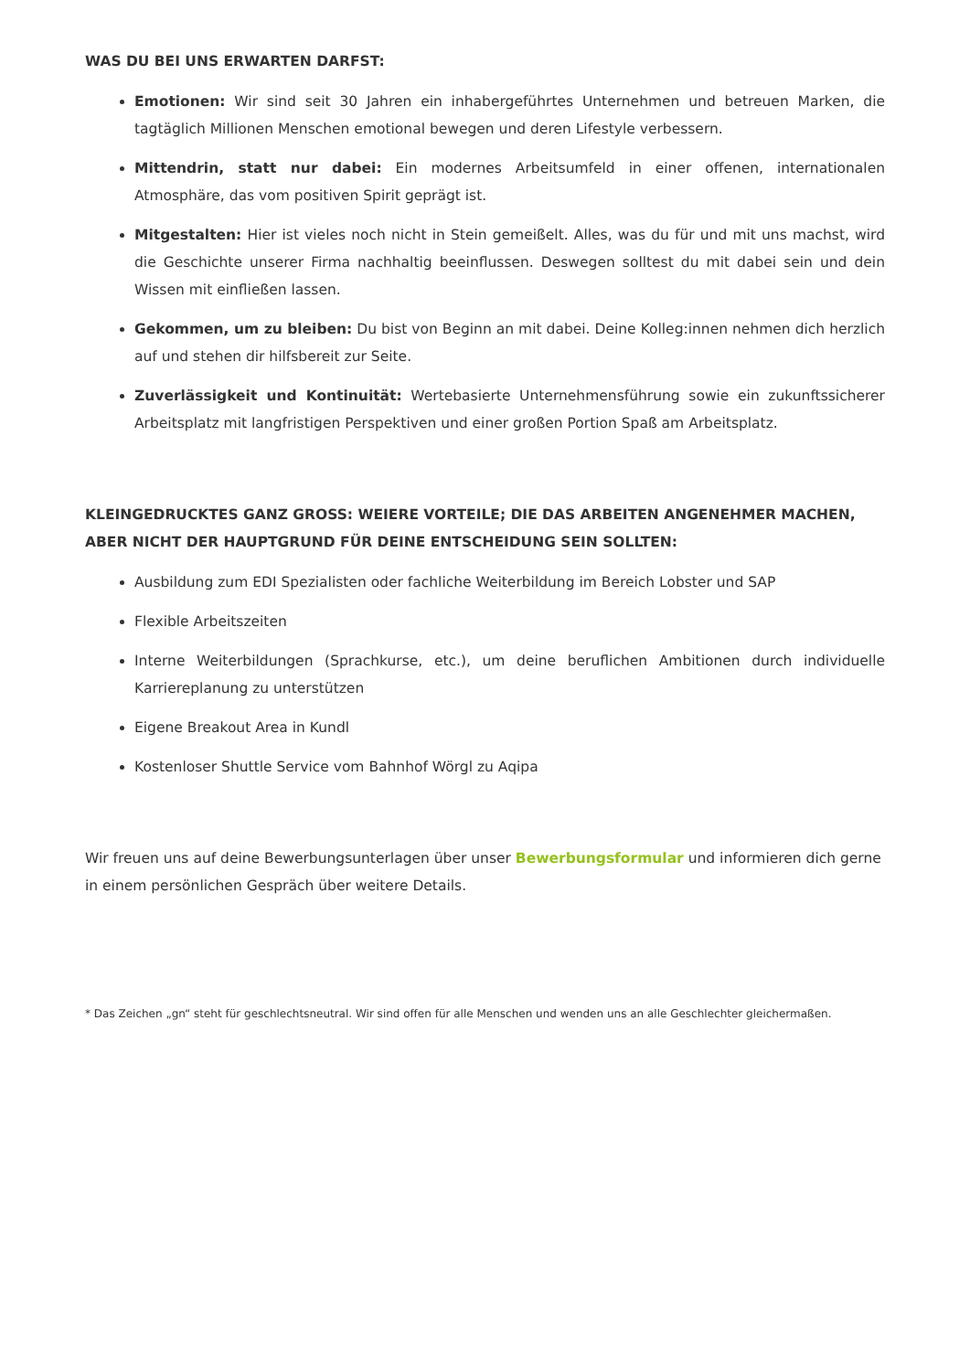WAS DU BEI UNS ERWARTEN DARFST:
Emotionen: Wir sind seit 30 Jahren ein inhabergeführtes Unternehmen und betreuen Marken, die tagtäglich Millionen Menschen emotional bewegen und deren Lifestyle verbessern.
Mittendrin, statt nur dabei: Ein modernes Arbeitsumfeld in einer offenen, internationalen Atmosphäre, das vom positiven Spirit geprägt ist.
Mitgestalten: Hier ist vieles noch nicht in Stein gemeißelt. Alles, was du für und mit uns machst, wird die Geschichte unserer Firma nachhaltig beeinflussen. Deswegen solltest du mit dabei sein und dein Wissen mit einfließen lassen.
Gekommen, um zu bleiben: Du bist von Beginn an mit dabei. Deine Kolleg:innen nehmen dich herzlich auf und stehen dir hilfsbereit zur Seite.
Zuverlässigkeit und Kontinuität: Wertebasierte Unternehmensführung sowie ein zukunftssicherer Arbeitsplatz mit langfristigen Perspektiven und einer großen Portion Spaß am Arbeitsplatz.
KLEINGEDRUCKTES GANZ GROSS: WEIERE VORTEILE; DIE DAS ARBEITEN ANGENEHMER MACHEN, ABER NICHT DER HAUPTGRUND FÜR DEINE ENTSCHEIDUNG SEIN SOLLTEN:
Ausbildung zum EDI Spezialisten oder fachliche Weiterbildung im Bereich Lobster und SAP
Flexible Arbeitszeiten
Interne Weiterbildungen (Sprachkurse, etc.), um deine beruflichen Ambitionen durch individuelle Karriereplanung zu unterstützen
Eigene Breakout Area in Kundl
Kostenloser Shuttle Service vom Bahnhof Wörgl zu Aqipa
Wir freuen uns auf deine Bewerbungsunterlagen über unser Bewerbungsformular und informieren dich gerne in einem persönlichen Gespräch über weitere Details.
* Das Zeichen „gn“ steht für geschlechtsneutral. Wir sind offen für alle Menschen und wenden uns an alle Geschlechter gleichermaßen.